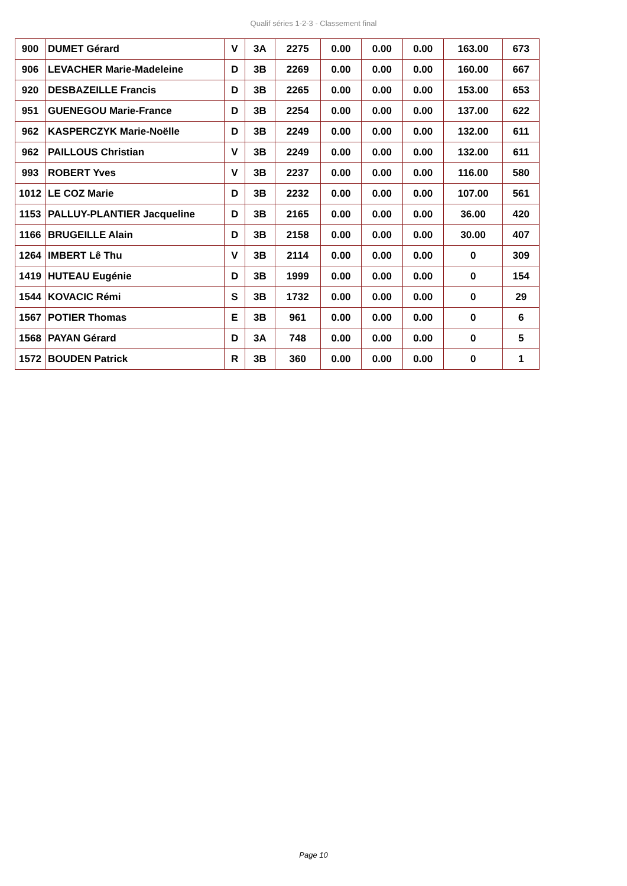Qualif séries 1-2-3 - Classement final
| 900 | DUMET Gérard | V | 3A | 2275 | 0.00 | 0.00 | 0.00 | 163.00 | 673 |
| 906 | LEVACHER Marie-Madeleine | D | 3B | 2269 | 0.00 | 0.00 | 0.00 | 160.00 | 667 |
| 920 | DESBAZEILLE Francis | D | 3B | 2265 | 0.00 | 0.00 | 0.00 | 153.00 | 653 |
| 951 | GUENEGOU Marie-France | D | 3B | 2254 | 0.00 | 0.00 | 0.00 | 137.00 | 622 |
| 962 | KASPERCZYK Marie-Noëlle | D | 3B | 2249 | 0.00 | 0.00 | 0.00 | 132.00 | 611 |
| 962 | PAILLOUS Christian | V | 3B | 2249 | 0.00 | 0.00 | 0.00 | 132.00 | 611 |
| 993 | ROBERT Yves | V | 3B | 2237 | 0.00 | 0.00 | 0.00 | 116.00 | 580 |
| 1012 | LE COZ Marie | D | 3B | 2232 | 0.00 | 0.00 | 0.00 | 107.00 | 561 |
| 1153 | PALLUY-PLANTIER Jacqueline | D | 3B | 2165 | 0.00 | 0.00 | 0.00 | 36.00 | 420 |
| 1166 | BRUGEILLE Alain | D | 3B | 2158 | 0.00 | 0.00 | 0.00 | 30.00 | 407 |
| 1264 | IMBERT Lê Thu | V | 3B | 2114 | 0.00 | 0.00 | 0.00 | 0 | 309 |
| 1419 | HUTEAU Eugénie | D | 3B | 1999 | 0.00 | 0.00 | 0.00 | 0 | 154 |
| 1544 | KOVACIC Rémi | S | 3B | 1732 | 0.00 | 0.00 | 0.00 | 0 | 29 |
| 1567 | POTIER Thomas | E | 3B | 961 | 0.00 | 0.00 | 0.00 | 0 | 6 |
| 1568 | PAYAN Gérard | D | 3A | 748 | 0.00 | 0.00 | 0.00 | 0 | 5 |
| 1572 | BOUDEN Patrick | R | 3B | 360 | 0.00 | 0.00 | 0.00 | 0 | 1 |
Page 10